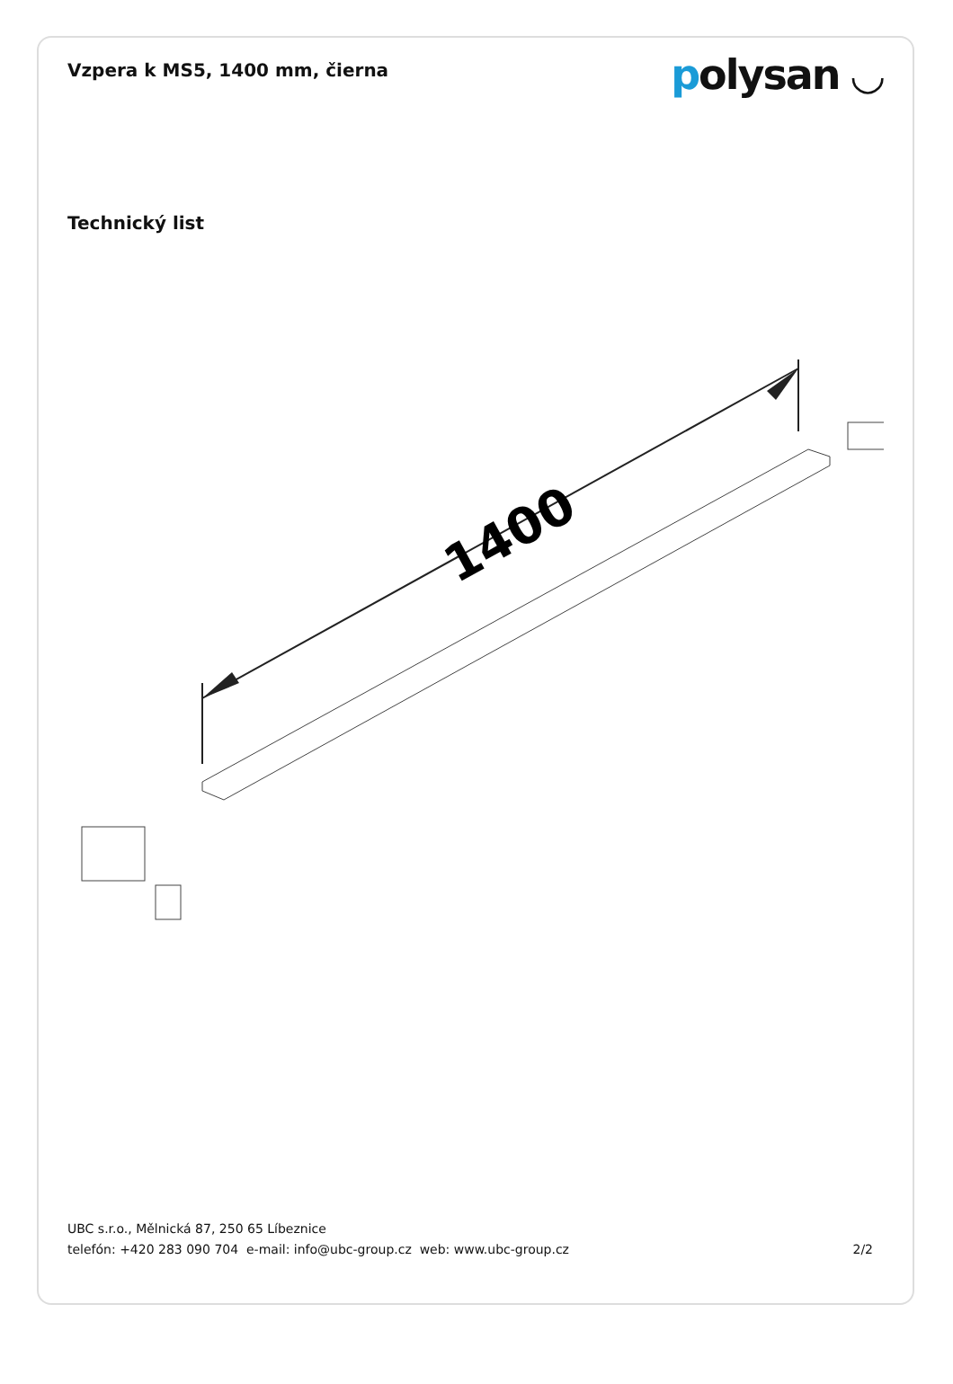Vzpera k MS5, 1400 mm, čierna
polysan ◡
Technický list
1400
UBC s.r.o., Mělnická 87, 250 65 Líbeznice
telefón: +420 283 090 704 e-mail: info@ubc-group.cz web: www.ubc-group.cz 2/2